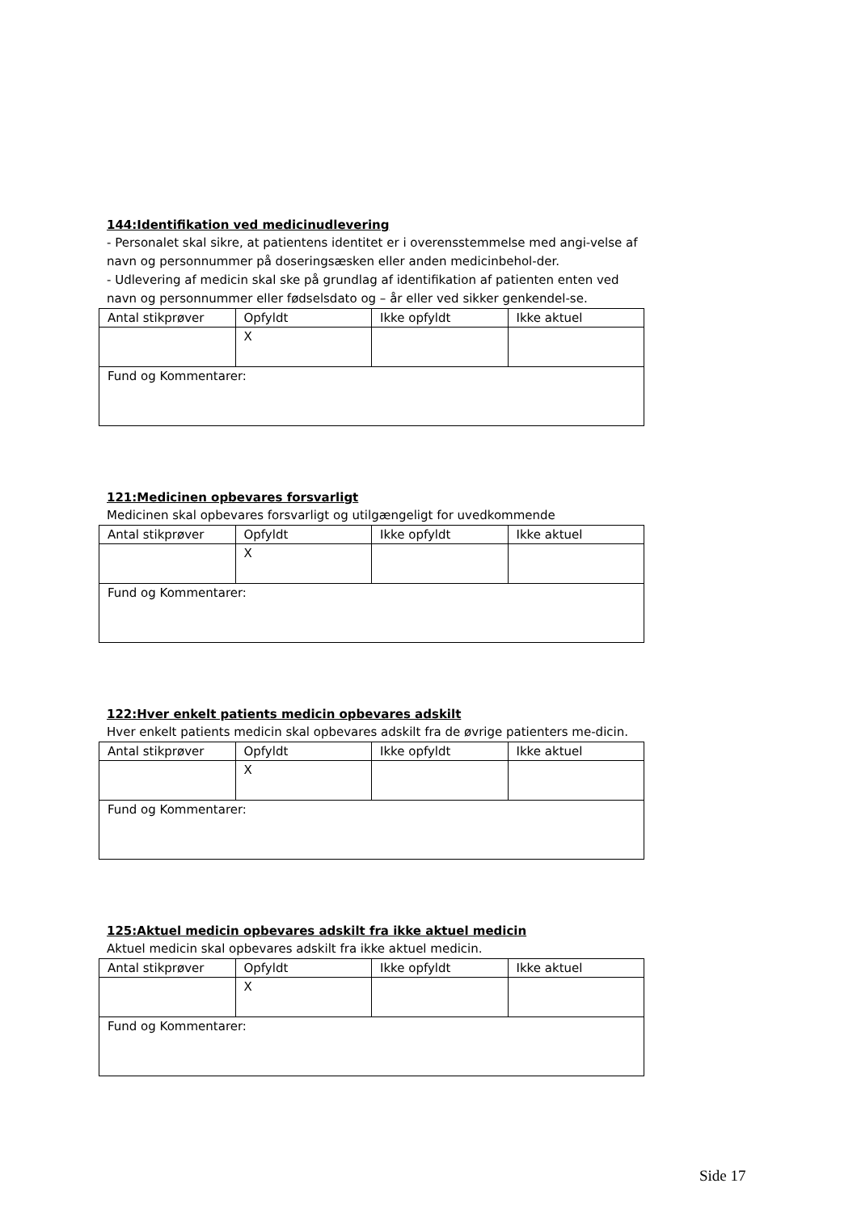144:Identifikation ved medicinudlevering
- Personalet skal sikre, at patientens identitet er i overensstemmelse med angi-velse af navn og personnummer på doseringsæsken eller anden medicinbehol-der.
- Udlevering af medicin skal ske på grundlag af identifikation af patienten enten ved navn og personnummer eller fødselsdato og – år eller ved sikker genkendel-se.
| Antal stikprøver | Opfyldt | Ikke opfyldt | Ikke aktuel |
| | X | | |
| Fund og Kommentarer: | | | |
121:Medicinen opbevares forsvarligt
Medicinen skal opbevares forsvarligt og utilgængeligt for uvedkommende
| Antal stikprøver | Opfyldt | Ikke opfyldt | Ikke aktuel |
| | X | | |
| Fund og Kommentarer: | | | |
122:Hver enkelt patients medicin opbevares adskilt
Hver enkelt patients medicin skal opbevares adskilt fra de øvrige patienters me-dicin.
| Antal stikprøver | Opfyldt | Ikke opfyldt | Ikke aktuel |
| | X | | |
| Fund og Kommentarer: | | | |
125:Aktuel medicin opbevares adskilt fra ikke aktuel medicin
Aktuel medicin skal opbevares adskilt fra ikke aktuel medicin.
| Antal stikprøver | Opfyldt | Ikke opfyldt | Ikke aktuel |
| | X | | |
| Fund og Kommentarer: | | | |
Side 17